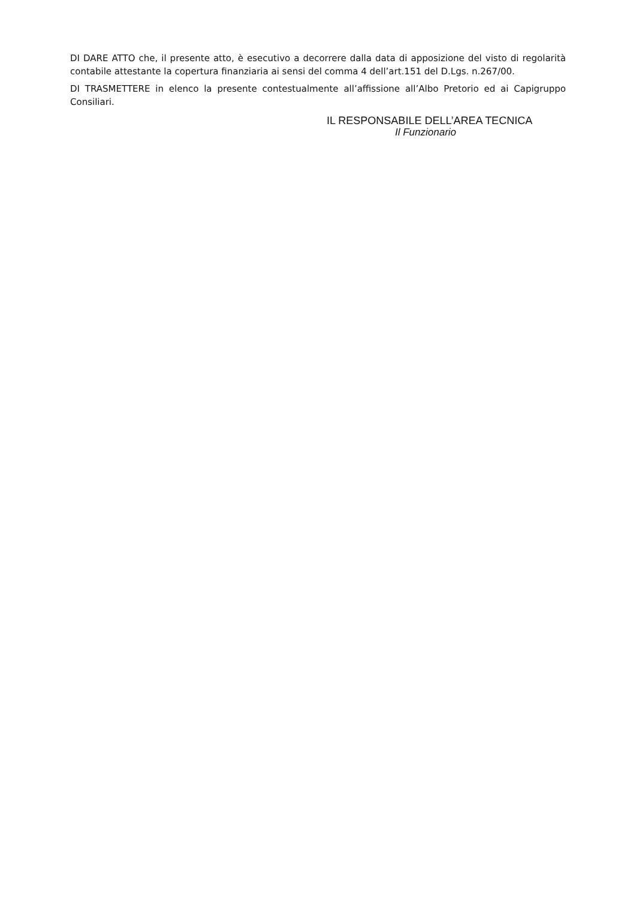DI DARE ATTO che, il presente atto, è esecutivo a decorrere dalla data di apposizione del visto di regolarità contabile attestante la copertura finanziaria ai sensi del comma 4 dell’art.151 del D.Lgs. n.267/00.
DI TRASMETTERE in elenco la presente contestualmente all’affissione all’Albo Pretorio ed ai Capigruppo Consiliari.
IL RESPONSABILE DELL’AREA TECNICA
Il Funzionario